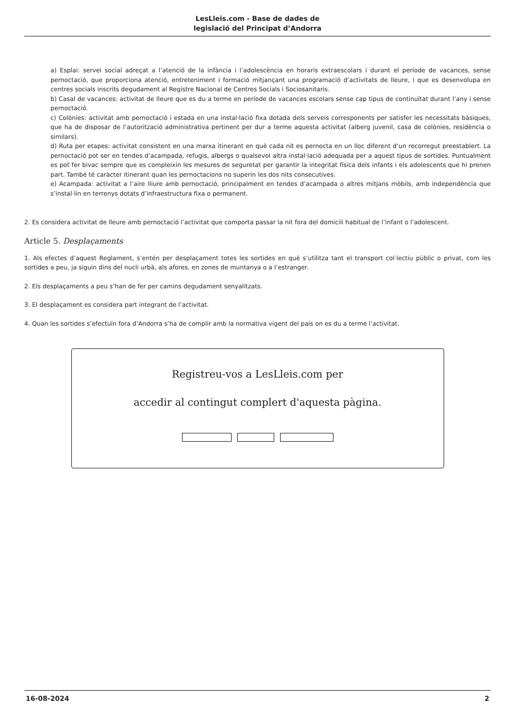LesLleis.com - Base de dades de
legislació del Principat d’Andorra
a) Esplai: servei social adreçat a l’atenció de la infància i l’adolescència en horaris extraescolars i durant el període de vacances, sense pernoctació, que proporciona atenció, entreteniment i formació mitjançant una programació d’activitats de lleure, i que es desenvolupa en centres socials inscrits degudament al Registre Nacional de Centres Socials i Sociosanitaris.
b) Casal de vacances: activitat de lleure que es du a terme en període de vacances escolars sense cap tipus de continuïtat durant l’any i sense pernoctació.
c) Colònies: activitat amb pernoctació i estada en una instal·lació fixa dotada dels serveis corresponents per satisfer les necessitats bàsiques, que ha de disposar de l’autorització administrativa pertinent per dur a terme aquesta activitat (alberg juvenil, casa de colònies, residència o similars).
d) Ruta per etapes: activitat consistent en una marxa itinerant en què cada nit es pernocta en un lloc diferent d’un recorregut preestablert. La pernoctació pot ser en tendes d’acampada, refugis, albergs o qualsevol altra instal·lació adequada per a aquest tipus de sortides. Puntualment es pot fer bivac sempre que es compleixin les mesures de seguretat per garantir la integritat física dels infants i els adolescents que hi prenen part. També té caràcter itinerant quan les pernoctacions no superin les dos nits consecutives.
e) Acampada: activitat a l’aire lliure amb pernoctació, principalment en tendes d’acampada o altres mitjans mòbils, amb independència que s’instal·lin en terrenys dotats d’infraestructura fixa o permanent.
2. Es considera activitat de lleure amb pernoctació l’activitat que comporta passar la nit fora del domicili habitual de l’infant o l’adolescent.
Article 5. Desplaçaments
1. Als efectes d’aquest Reglament, s’entén per desplaçament totes les sortides en què s’utilitza tant el transport col·lectiu públic o privat, com les sortides a peu, ja siguin dins del nucli urbà, als afores, en zones de muntanya o a l’estranger.
2. Els desplaçaments a peu s’han de fer per camins degudament senyalitzats.
3. El desplaçament es considera part integrant de l’activitat.
4. Quan les sortides s’efectuïn fora d’Andorra s’ha de complir amb la normativa vigent del país on es du a terme l’activitat.
Registreu-vos a LesLleis.com per
accedir al contingut complert d'aquesta pàgina.
16-08-2024 2